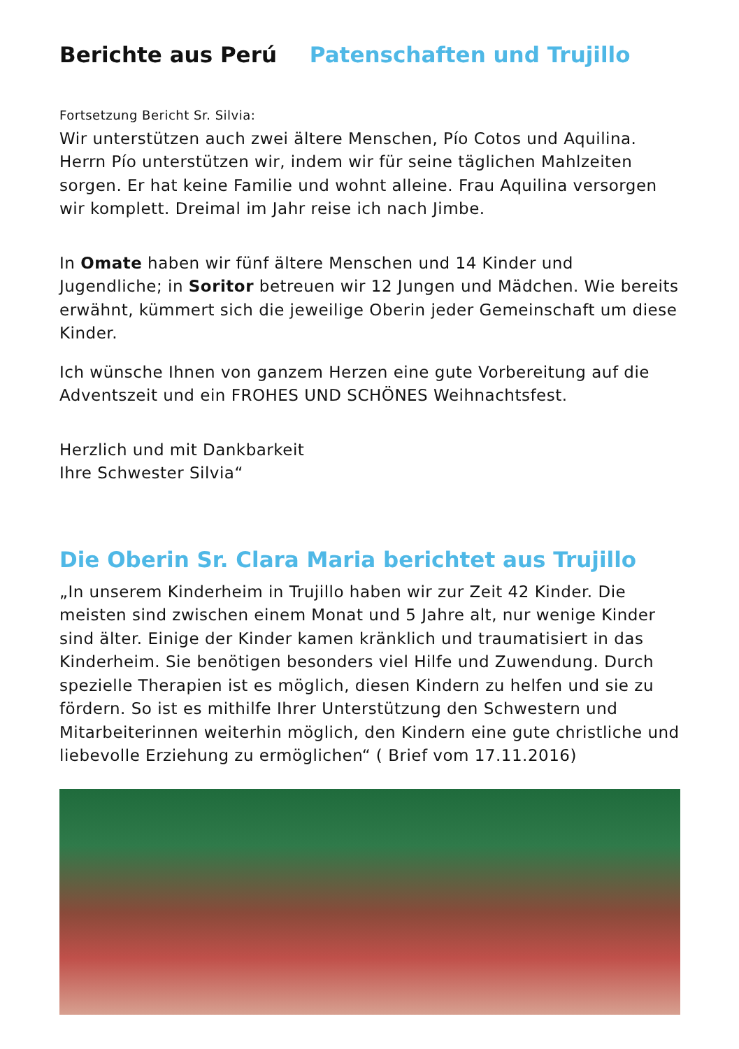Berichte aus Perú Patenschaften und Trujillo
Fortsetzung Bericht Sr. Silvia:
Wir unterstützen auch zwei ältere Menschen, Pío Cotos und Aquilina. Herrn Pío unterstützen wir, indem wir für seine täglichen Mahlzeiten sorgen. Er hat keine Familie und wohnt alleine. Frau Aquilina versorgen wir komplett. Dreimal im Jahr reise ich nach Jimbe.
In Omate haben wir fünf ältere Menschen und 14 Kinder und Jugendliche; in Soritor betreuen wir 12 Jungen und Mädchen. Wie bereits erwähnt, kümmert sich die jeweilige Oberin jeder Gemeinschaft um diese Kinder.
Ich wünsche Ihnen von ganzem Herzen eine gute Vorbereitung auf die Adventszeit und ein FROHES UND SCHÖNES Weihnachtsfest.
Herzlich und mit Dankbarkeit
Ihre Schwester Silvia“
Die Oberin Sr. Clara Maria berichtet aus Trujillo
„In unserem Kinderheim in Trujillo haben wir zur Zeit 42 Kinder. Die meisten sind zwischen einem Monat und 5 Jahre alt, nur wenige Kinder sind älter. Einige der Kinder kamen kränklich und traumatisiert in das Kinderheim. Sie benötigen besonders viel Hilfe und Zuwendung. Durch spezielle Therapien ist es möglich, diesen Kindern zu helfen und sie zu fördern. So ist es mithilfe Ihrer Unterstützung den Schwestern und Mitarbeiterinnen weiterhin möglich, den Kindern eine gute christliche und liebevolle Erziehung zu ermöglichen“ ( Brief vom 17.11.2016)